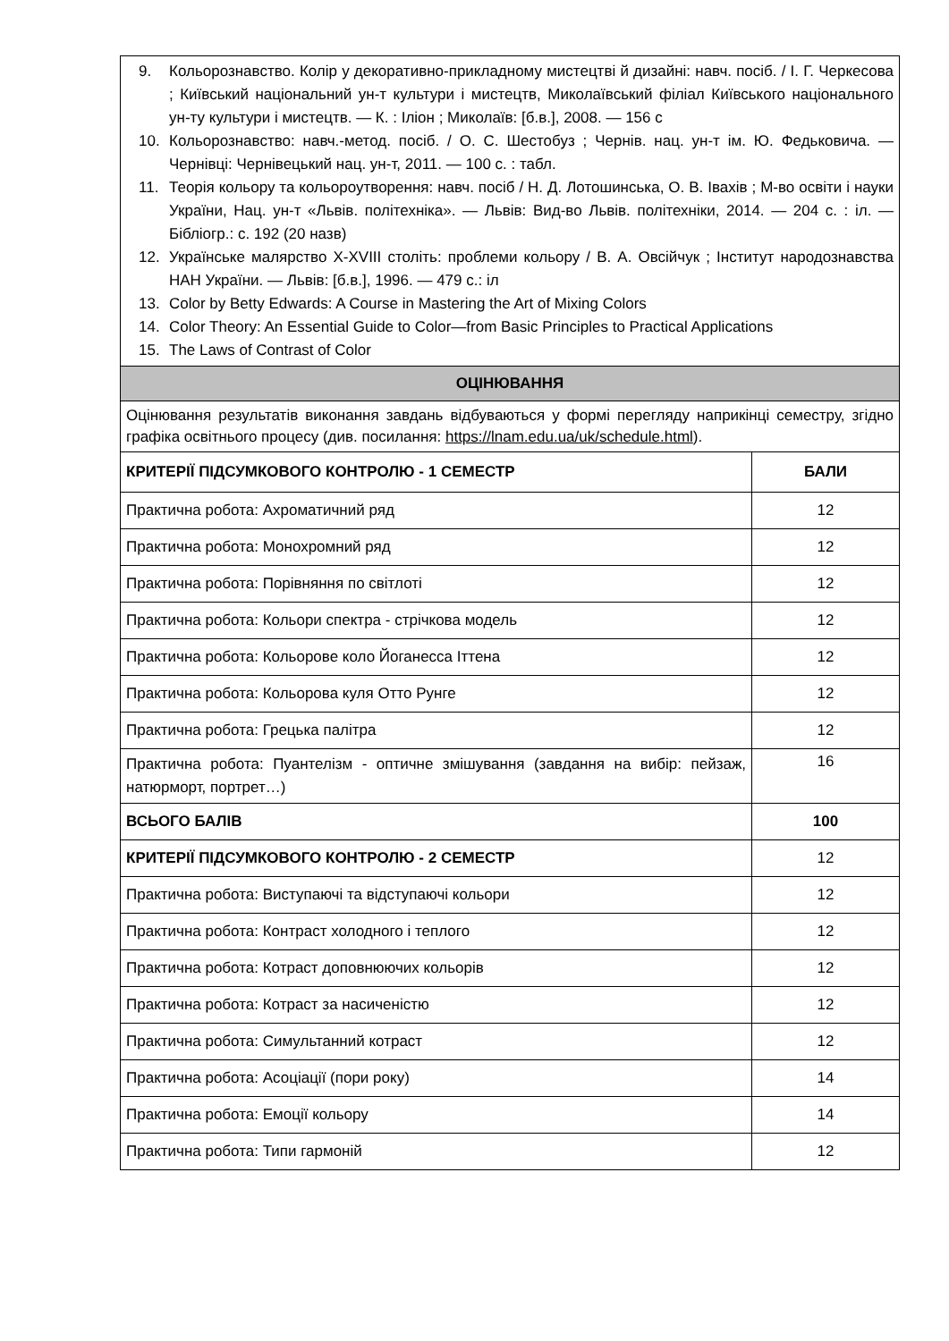| 9. Кольорознавство. Колір у декоративно-прикладному мистецтві й дизайні: навч. посіб. / І. Г. Черкесова ; Київський національний ун-т культури і мистецтв, Миколаївський філіал Київського національного ун-ту культури і мистецтв. — К. : Іліон ; Миколаїв: [б.в.], 2008. — 156 с 10. Кольорознавство: навч.-метод. посіб. / О. С. Шестобуз ; Чернів. нац. ун-т ім. Ю. Федьковича. — Чернівці: Чернівецький нац. ун-т, 2011. — 100 с. : табл. 11. Теорія кольору та кольороутворення: навч. посіб / Н. Д. Лотошинська, О. В. Івахів ; М-во освіти і науки України, Нац. ун-т «Львів. політехніка». — Львів: Вид-во Львів. політехніки, 2014. — 204 с. : іл. — Бібліогр.: с. 192 (20 назв) 12. Українське малярство X-XVIII століть: проблеми кольору / В. А. Овсійчук ; Інститут народознавства НАН України. — Львів: [б.в.], 1996. — 479 с.: іл 13. Color by Betty Edwards: A Course in Mastering the Art of Mixing Colors 14. Color Theory: An Essential Guide to Color—from Basic Principles to Practical Applications 15. The Laws of Contrast of Color | |
| ОЦІНЮВАННЯ | |
| Оцінювання результатів виконання завдань відбуваються у формі перегляду наприкінці семестру, згідно графіка освітнього процесу (див. посилання: https://lnam.edu.ua/uk/schedule.html ). | |
| КРИТЕРІЇ ПІДСУМКОВОГО КОНТРОЛЮ - 1 СЕМЕСТР | БАЛИ |
| Практична робота: Ахроматичний ряд | 12 |
| Практична робота: Монохромний ряд | 12 |
| Практична робота: Порівняння по світлоті | 12 |
| Практична робота: Кольори спектра - стрічкова модель | 12 |
| Практична робота: Кольорове коло Йоганесса Іттена | 12 |
| Практична робота: Кольорова куля Отто Рунге | 12 |
| Практична робота: Грецька палітра | 12 |
| Практична робота: Пуантелізм - оптичне змішування (завдання на вибір: пейзаж, натюрморт, портрет…) | 16 |
| ВСЬОГО БАЛІВ | 100 |
| КРИТЕРІЇ ПІДСУМКОВОГО КОНТРОЛЮ - 2 СЕМЕСТР | 12 |
| Практична робота: Виступаючі та відступаючі кольори | 12 |
| Практична робота: Контраст холодного і теплого | 12 |
| Практична робота: Котраст доповнюючих кольорів | 12 |
| Практична робота: Котраст за насиченістю | 12 |
| Практична робота: Симультанний котраст | 12 |
| Практична робота: Асоціації (пори року) | 14 |
| Практична робота: Емоції кольору | 14 |
| Практична робота: Типи гармоній | 12 |